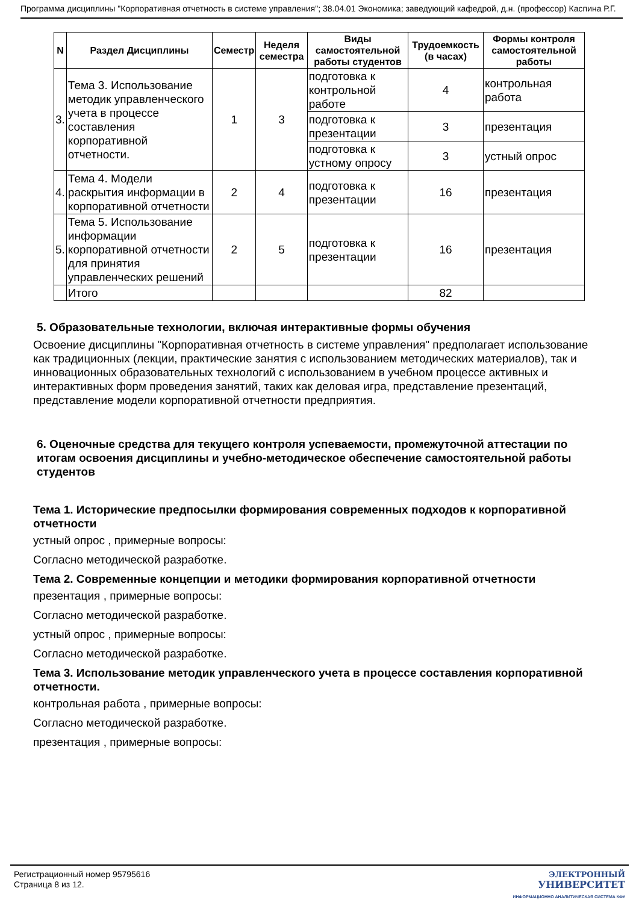Программа дисциплины "Корпоративная отчетность в системе управления"; 38.04.01 Экономика; заведующий кафедрой, д.н. (профессор) Каспина Р.Г.
| N | Раздел Дисциплины | Семестр | Неделя семестра | Виды самостоятельной работы студентов | Трудоемкость (в часах) | Формы контроля самостоятельной работы |
| --- | --- | --- | --- | --- | --- | --- |
| 3. | Тема 3. Использование методик управленческого учета в процессе составления корпоративной отчетности. | 1 | 3 | подготовка к контрольной работе | 4 | контрольная работа |
| | | | | подготовка к презентации | 3 | презентация |
| | | | | подготовка к устному опросу | 3 | устный опрос |
| 4. | Тема 4. Модели раскрытия информации в корпоративной отчетности | 2 | 4 | подготовка к презентации | 16 | презентация |
| 5. | Тема 5. Использование информации корпоративной отчетности для принятия управленческих решений | 2 | 5 | подготовка к презентации | 16 | презентация |
| | Итого | | | | 82 | |
5. Образовательные технологии, включая интерактивные формы обучения
Освоение дисциплины "Корпоративная отчетность в системе управления" предполагает использование как традиционных (лекции, практические занятия с использованием методических материалов), так и инновационных образовательных технологий с использованием в учебном процессе активных и интерактивных форм проведения занятий, таких как деловая игра, представление презентаций, представление модели корпоративной отчетности предприятия.
6. Оценочные средства для текущего контроля успеваемости, промежуточной аттестации по итогам освоения дисциплины и учебно-методическое обеспечение самостоятельной работы студентов
Тема 1. Исторические предпосылки формирования современных подходов к корпоративной отчетности
устный опрос , примерные вопросы:
Согласно методической разработке.
Тема 2. Современные концепции и методики формирования корпоративной отчетности
презентация , примерные вопросы:
Согласно методической разработке.
устный опрос , примерные вопросы:
Согласно методической разработке.
Тема 3. Использование методик управленческого учета в процессе составления корпоративной отчетности.
контрольная работа , примерные вопросы:
Согласно методической разработке.
презентация , примерные вопросы:
Регистрационный номер 95795616
Страница 8 из 12.
ЭЛЕКТРОННЫЙ
УНИВЕРСИТЕТ
ИНФОРМАЦИОННО АНАЛИТИЧЕСКАЯ СИСТЕМА КФУ